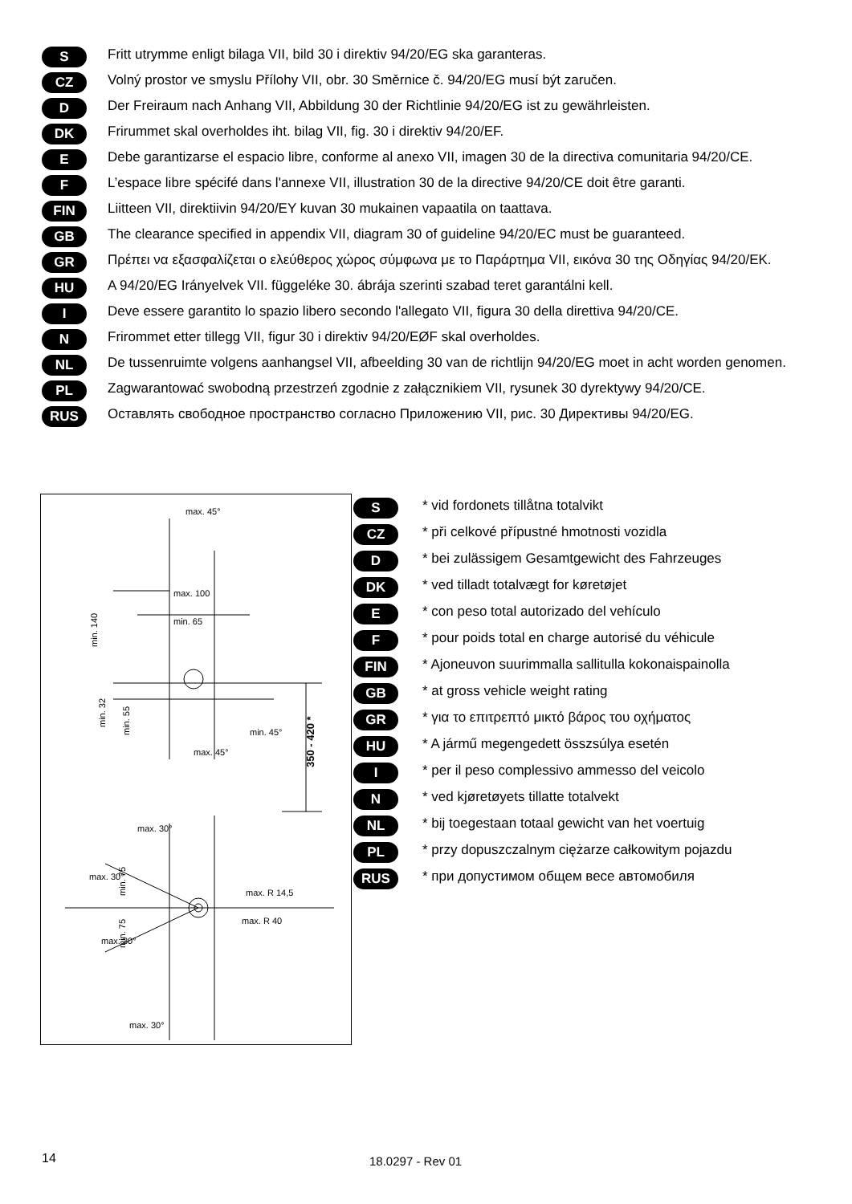S
Fritt utrymme enligt bilaga VII, bild 30 i direktiv 94/20/EG ska garanteras.
CZ
Volný prostor ve smyslu Přílohy VII, obr. 30 Směrnice č. 94/20/EG musí být zaručen.
D
Der Freiraum nach Anhang VII, Abbildung 30 der Richtlinie 94/20/EG ist zu gewährleisten.
DK
Frirummet skal overholdes iht. bilag VII, fig. 30 i direktiv 94/20/EF.
E
Debe garantizarse el espacio libre, conforme al anexo VII, imagen 30 de la directiva comunitaria 94/20/CE.
F
L’espace libre spécifé dans l'annexe VII, illustration 30 de la directive 94/20/CE doit être garanti.
FIN
Liitteen VII, direktiivin 94/20/EY kuvan 30 mukainen vapaatila on taattava.
GB
The clearance specified in appendix VII, diagram 30 of guideline 94/20/EC must be guaranteed.
GR
Πρέπει να εξασφαλίζεται ο ελεύθερος χώρος σύμφωνα με το Παράρτημα VII, εικόνα 30 της Οδηγίας 94/20/EK.
HU
A 94/20/EG Irányelvek VII. függeléke 30. ábrája szerinti szabad teret garantálni kell.
I
Deve essere garantito lo spazio libero secondo l'allegato VII, figura 30 della direttiva 94/20/CE.
N
Frirommet etter tillegg VII, figur 30 i direktiv 94/20/EØF skal overholdes.
NL
De tussenruimte volgens aanhangsel VII, afbeelding 30 van de richtlijn 94/20/EG moet in acht worden genomen.
PL
Zagwarantować swobodną przestrzeń zgodnie z załącznikiem VII, rysunek 30 dyrektywy 94/20/CE.
RUS
Оставлять свободное пространство согласно Приложению VII, рис. 30 Директивы 94/20/EG.
max. 45°
max. 100
min. 65
min. 140
min. 32
min. 55
min. 45°
max. 45°
350 - 420 *
max. 30°
max. 30°
min. 75
min. 75
max. R 14,5
max. R 40
max. 30°
max. 30°
S
* vid fordonets tillåtna totalvikt
CZ
* při celkové přípustné hmotnosti vozidla
D
* bei zulässigem Gesamtgewicht des Fahrzeuges
DK
* ved tilladt totalvægt for køretøjet
E
* con peso total autorizado del vehículo
F
* pour poids total en charge autorisé du véhicule
FIN
* Ajoneuvon suurimmalla sallitulla kokonaispainolla
GB
* at gross vehicle weight rating
GR
* για το επιτρεπτό μικτό βάρος του οχήματος
HU
* A jármű megengedett összsúlya esetén
I
* per il peso complessivo ammesso del veicolo
N
* ved kjøretøyets tillatte totalvekt
NL
* bij toegestaan totaal gewicht van het voertuig
PL
* przy dopuszczalnym ciężarze całkowitym pojazdu
RUS
* при допустимом общем весе автомобиля
14 18.0297 - Rev 01